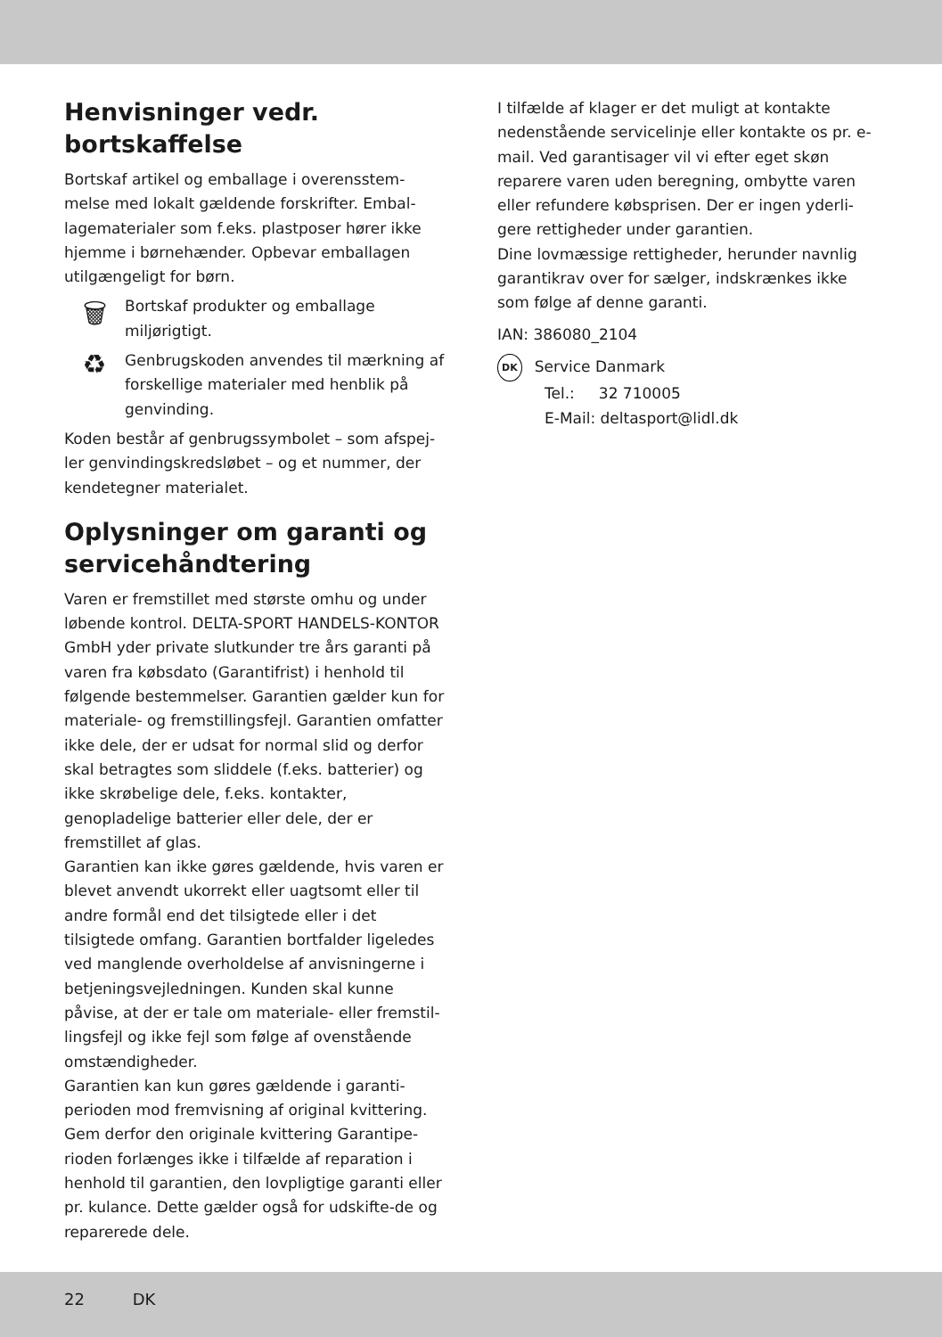Henvisninger vedr.
bortskaffelse
Bortskaf artikel og emballage i overensstem-melse med lokalt gældende forskrifter. Embal-lagematerialer som f.eks. plastposer hører ikke hjemme i børnehænder. Opbevar emballagen utilgængeligt for børn.
🗑
Bortskaf produkter og emballage miljørigtigt.
♻
Genbrugskoden anvendes til mærkning af forskellige materialer med henblik på genvinding.
Koden består af genbrugssymbolet – som afspej-ler genvindingskredsløbet – og et nummer, der kendetegner materialet.
Oplysninger om garanti og servicehåndtering
Varen er fremstillet med største omhu og under løbende kontrol. DELTA-SPORT HANDELS-KONTOR GmbH yder private slutkunder tre års garanti på varen fra købsdato (Garantifrist) i henhold til følgende bestemmelser. Garantien gælder kun for materiale- og fremstillingsfejl. Garantien omfatter ikke dele, der er udsat for normal slid og derfor skal betragtes som sliddele (f.eks. batterier) og ikke skrøbelige dele, f.eks. kontakter, genopladelige batterier eller dele, der er fremstillet af glas.
Garantien kan ikke gøres gældende, hvis varen er blevet anvendt ukorrekt eller uagtsomt eller til andre formål end det tilsigtede eller i det tilsigtede omfang. Garantien bortfalder ligeledes ved manglende overholdelse af anvisningerne i betjeningsvejledningen. Kunden skal kunne påvise, at der er tale om materiale- eller fremstil-lingsfejl og ikke fejl som følge af ovenstående omstændigheder.
Garantien kan kun gøres gældende i garanti-perioden mod fremvisning af original kvittering. Gem derfor den originale kvittering Garantipe-rioden forlænges ikke i tilfælde af reparation i henhold til garantien, den lovpligtige garanti eller pr. kulance. Dette gælder også for udskifte-de og reparerede dele.
I tilfælde af klager er det muligt at kontakte nedenstående servicelinje eller kontakte os pr. e-mail. Ved garantisager vil vi efter eget skøn reparere varen uden beregning, ombytte varen eller refundere købsprisen. Der er ingen yderli-gere rettigheder under garantien.
Dine lovmæssige rettigheder, herunder navnlig garantikrav over for sælger, indskrænkes ikke som følge af denne garanti.
IAN: 386080_2104
DK Service Danmark
Tel.: 32 710005
E-Mail: deltasport@lidl.dk
22 DK